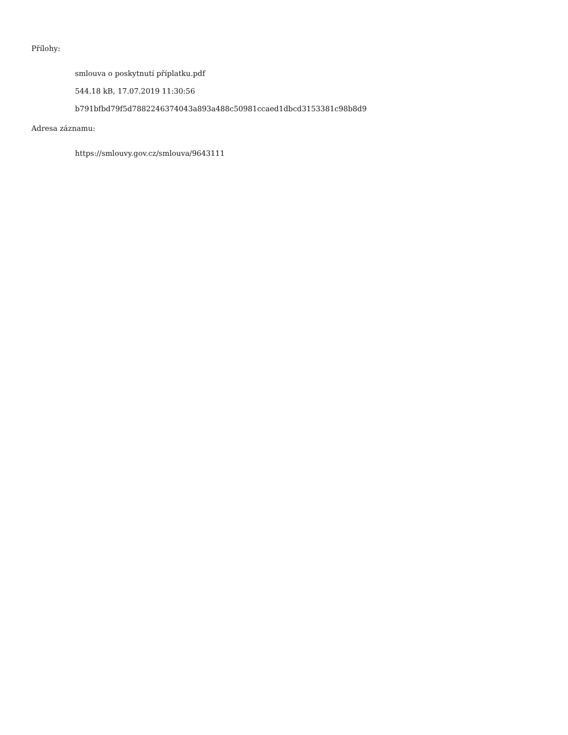Přílohy:
smlouva o poskytnutí příplatku.pdf
544.18 kB, 17.07.2019 11:30:56
b791bfbd79f5d7882246374043a893a488c50981ccaed1dbcd3153381c98b8d9
Adresa záznamu:
https://smlouvy.gov.cz/smlouva/9643111